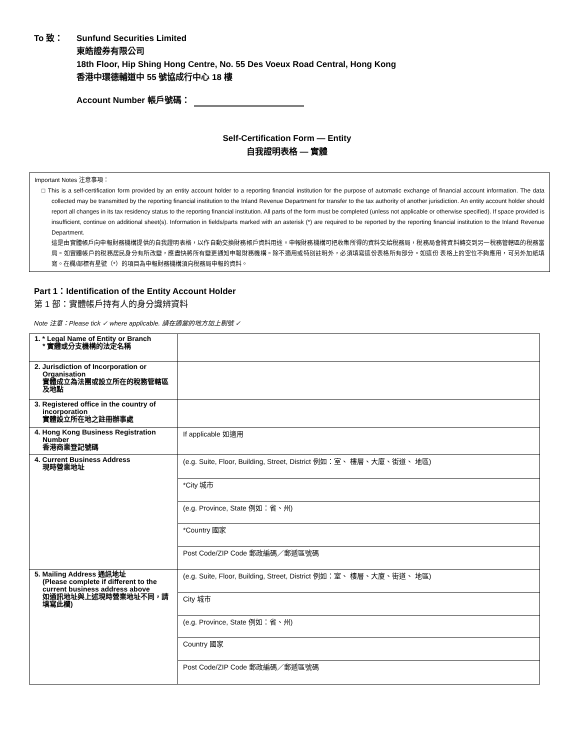To 致： Sunfund Securities Limited
東皓證券有限公司
18th Floor, Hip Shing Hong Centre, No. 55 Des Voeux Road Central, Hong Kong
香港中環德輔道中 55 號協成行中心 18 樓
Account Number 帳戶號碼：
Self-Certification Form — Entity
自我證明表格 — 實體
Important Notes 注意事項：
□ This is a self-certification form provided by an entity account holder to a reporting financial institution for the purpose of automatic exchange of financial account information. The data collected may be transmitted by the reporting financial institution to the Inland Revenue Department for transfer to the tax authority of another jurisdiction. An entity account holder should report all changes in its tax residency status to the reporting financial institution. All parts of the form must be completed (unless not applicable or otherwise specified). If space provided is insufficient, continue on additional sheet(s). Information in fields/parts marked with an asterisk (*) are required to be reported by the reporting financial institution to the Inland Revenue Department.
這是由實體帳戶向申報財務機構提供的自我證明表格，以作自動交換財務帳戶資料用途。申報財務機構可把收集所得的資料交給稅務局，稅務局會將資料轉交到另一稅務管轄區的稅務當局。如實體帳戶的稅務居民身分有所改變，應盡快將所有變更通知申報財務機構。除不適用或特別註明外，必須填寫這份表格所有部分。如這份 表格上的空位不夠應用，可另外加紙填寫。在欄/部標有星號（*）的項目為申報財務機構須向稅務局申報的資料。
Part 1：Identification of the Entity Account Holder
第 1 部：實體帳戶持有人的身分識辨資料
Note 注意：Please tick ✓ where applicable. 請在適當的地方加上剔號 ✓
| 1. * Legal Name of Entity or Branch * 實體或分支機構的法定名稱 | |
| 2. Jurisdiction of Incorporation or Organisation 實體成立為法團或設立所在的稅務管轄區及地點 | |
| 3. Registered office in the country of incorporation 實體設立所在地之註冊辦事處 | |
| 4. Hong Kong Business Registration Number 香港商業登記號碼 | If applicable 如適用 |
| 4. Current Business Address 現時營業地址 | (e.g. Suite, Floor, Building, Street, District 例如：室、 樓層、大廈、街道、 地區) |
| | *City 城市 |
| | (e.g. Province, State 例如：省、州) |
| | *Country 國家 |
| | Post Code/ZIP Code 郵政編碼／郵遞區號碼 |
| 5. Mailing Address 通訊地址 (Please complete if different to the current business address above 如通訊地址與上述現時營業地址不同，請填寫此欄) | (e.g. Suite, Floor, Building, Street, District 例如：室、 樓層、大廈、街道、 地區) |
| | City 城市 |
| | (e.g. Province, State 例如：省、州) |
| | Country 國家 |
| | Post Code/ZIP Code 郵政編碼／郵遞區號碼 |